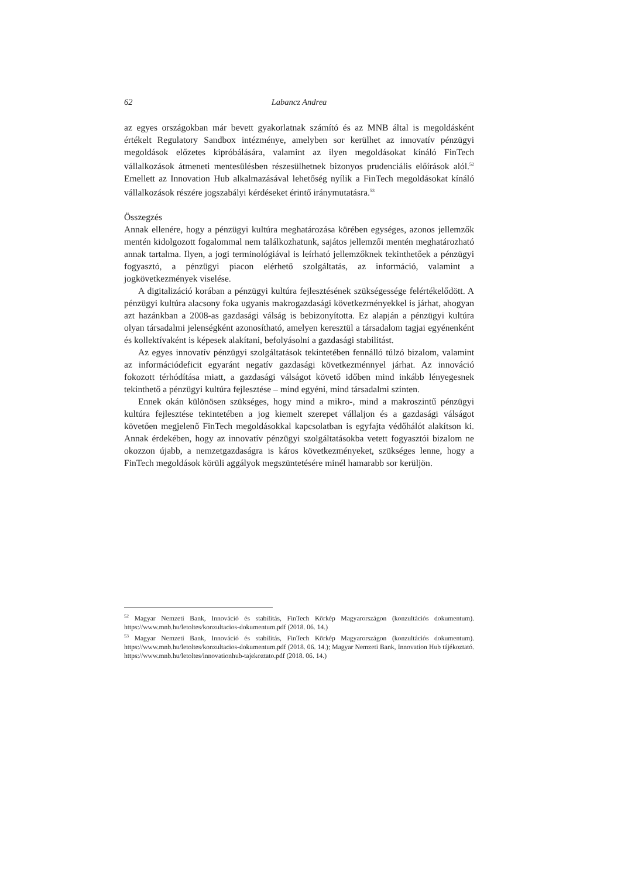62 Labancz Andrea
az egyes országokban már bevett gyakorlatnak számító és az MNB által is megoldásként értékelt Regulatory Sandbox intézménye, amelyben sor kerülhet az innovatív pénzügyi megoldások előzetes kipróbálására, valamint az ilyen megoldásokat kínáló FinTech vállalkozások átmeneti mentesülésben részesülhetnek bizonyos prudenciális előírások alól.<sup>52</sup> Emellett az Innovation Hub alkalmazásával lehetőség nyílik a FinTech megoldásokat kínáló vállalkozások részére jogszabályi kérdéseket érintő iránymutatásra.<sup>53</sup>
Összegzés
Annak ellenére, hogy a pénzügyi kultúra meghatározása körében egységes, azonos jellemzők mentén kidolgozott fogalommal nem találkozhatunk, sajátos jellemzői mentén meghatározható annak tartalma. Ilyen, a jogi terminológiával is leírható jellemzőknek tekinthetőek a pénzügyi fogyasztó, a pénzügyi piacon elérhető szolgáltatás, az információ, valamint a jogkövetkezmények viselése.
A digitalizáció korában a pénzügyi kultúra fejlesztésének szükségessége felértékelődött. A pénzügyi kultúra alacsony foka ugyanis makrogazdasági következményekkel is járhat, ahogyan azt hazánkban a 2008-as gazdasági válság is bebizonyította. Ez alapján a pénzügyi kultúra olyan társadalmi jelenségként azonosítható, amelyen keresztül a társadalom tagjai egyénenként és kollektívaként is képesek alakítani, befolyásolni a gazdasági stabilitást.
Az egyes innovatív pénzügyi szolgáltatások tekintetében fennálló túlzó bizalom, valamint az információdeficit egyaránt negatív gazdasági következménnyel járhat. Az innováció fokozott térhódítása miatt, a gazdasági válságot követő időben mind inkább lényegesnek tekinthető a pénzügyi kultúra fejlesztése – mind egyéni, mind társadalmi szinten.
Ennek okán különösen szükséges, hogy mind a mikro-, mind a makroszintű pénzügyi kultúra fejlesztése tekintetében a jog kiemelt szerepet vállaljon és a gazdasági válságot követően megjelenő FinTech megoldásokkal kapcsolatban is egyfajta védőhálót alakítson ki. Annak érdekében, hogy az innovatív pénzügyi szolgáltatásokba vetett fogyasztói bizalom ne okozzon újabb, a nemzetgazdaságra is káros következményeket, szükséges lenne, hogy a FinTech megoldások körüli aggályok megszüntetésére minél hamarabb sor kerüljön.
<sup>52</sup> Magyar Nemzeti Bank, Innováció és stabilitás, FinTech Körkép Magyarországon (konzultációs dokumentum). https://www.mnb.hu/letoltes/konzultacios-dokumentum.pdf (2018. 06. 14.)
<sup>53</sup> Magyar Nemzeti Bank, Innováció és stabilitás, FinTech Körkép Magyarországon (konzultációs dokumentum). https://www.mnb.hu/letoltes/konzultacios-dokumentum.pdf (2018. 06. 14.); Magyar Nemzeti Bank, Innovation Hub tájékoztató. https://www.mnb.hu/letoltes/innovationhub-tajekoztato.pdf (2018. 06. 14.)